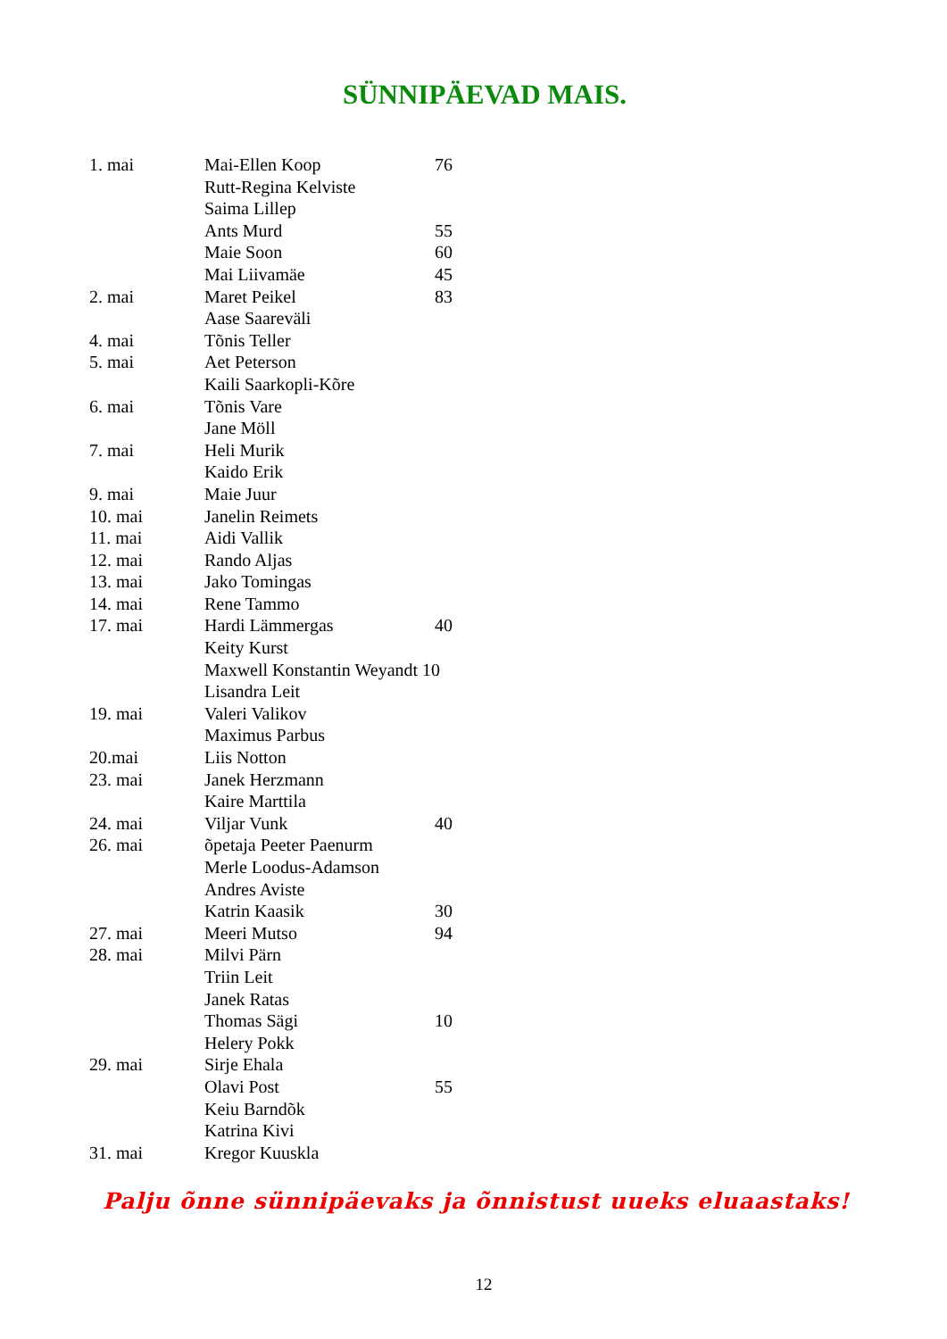SÜNNIPÄEVAD MAIS.
| 1. mai | Mai-Ellen Koop | 76 |
| | Rutt-Regina Kelviste | |
| | Saima Lillep | |
| | Ants Murd | 55 |
| | Maie Soon | 60 |
| | Mai Liivamäe | 45 |
| 2. mai | Maret Peikel | 83 |
| | Aase Saareväli | |
| 4. mai | Tõnis Teller | |
| 5. mai | Aet Peterson | |
| | Kaili Saarkopli-Kõre | |
| 6. mai | Tõnis Vare | |
| | Jane Möll | |
| 7. mai | Heli Murik | |
| | Kaido Erik | |
| 9. mai | Maie Juur | |
| 10. mai | Janelin Reimets | |
| 11. mai | Aidi Vallik | |
| 12. mai | Rando Aljas | |
| 13. mai | Jako Tomingas | |
| 14. mai | Rene Tammo | |
| 17. mai | Hardi Lämmergas | 40 |
| | Keity Kurst | |
| | Maxwell Konstantin Weyandt 10 | |
| | Lisandra Leit | |
| 19. mai | Valeri Valikov | |
| | Maximus Parbus | |
| 20.mai | Liis Notton | |
| 23. mai | Janek Herzmann | |
| | Kaire Marttila | |
| 24. mai | Viljar Vunk | 40 |
| 26. mai | õpetaja Peeter Paenurm | |
| | Merle Loodus-Adamson | |
| | Andres Aviste | |
| | Katrin Kaasik | 30 |
| 27. mai | Meeri Mutso | 94 |
| 28. mai | Milvi Pärn | |
| | Triin Leit | |
| | Janek Ratas | |
| | Thomas Sägi | 10 |
| | Helery Pokk | |
| 29. mai | Sirje Ehala | |
| | Olavi Post | 55 |
| | Keiu Barndõk | |
| | Katrina Kivi | |
| 31. mai | Kregor Kuuskla | |
Palju õnne sünnipäevaks ja õnnistust uueks eluaastaks!
12